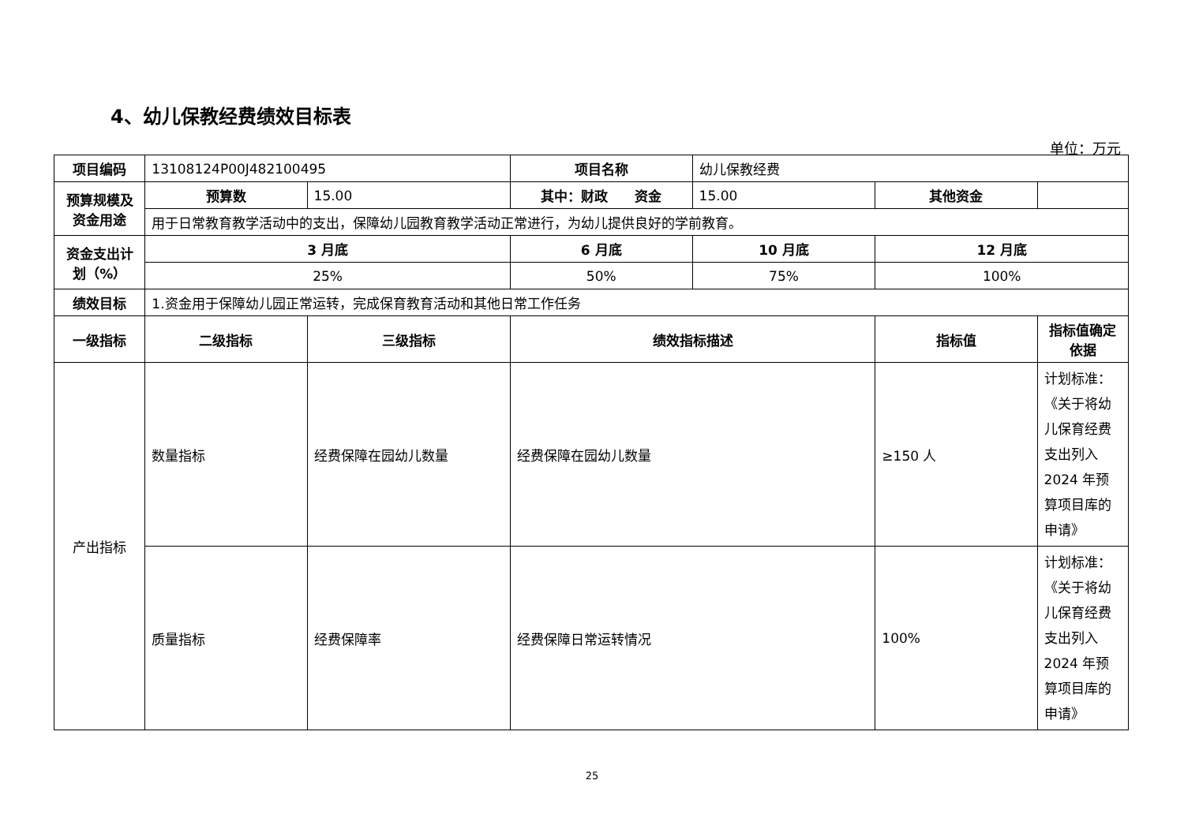4、幼儿保教经费绩效目标表
单位：万元
| 项目编码 | 13108124P00J482100495 | | 项目名称 | 幼儿保教经费 | | |
| 预算规模及资金用途 | 预算数 | 15.00 | 其中：财政 资金 | 15.00 | 其他资金 | |
| | 用于日常教育教学活动中的支出，保障幼儿园教育教学活动正常进行，为幼儿提供良好的学前教育。 | | | | | |
| 资金支出计划（%） | 3 月底 | | 6 月底 | 10 月底 | 12 月底 | |
| | 25% | | 50% | 75% | 100% | |
| 绩效目标 | 1.资金用于保障幼儿园正常运转，完成保育教育活动和其他日常工作任务 | | | | | |
| 一级指标 | 二级指标 | 三级指标 | 绩效指标描述 | | 指标值 | 指标值确定依据 |
| 产出指标 | 数量指标 | 经费保障在园幼儿数量 | 经费保障在园幼儿数量 | | ≥150 人 | 计划标准：《关于将幼儿保育经费支出列入 2024 年预算项目库的申请》 |
| | 质量指标 | 经费保障率 | 经费保障日常运转情况 | | 100% | 计划标准：《关于将幼儿保育经费支出列入 2024 年预算项目库的申请》 |
25